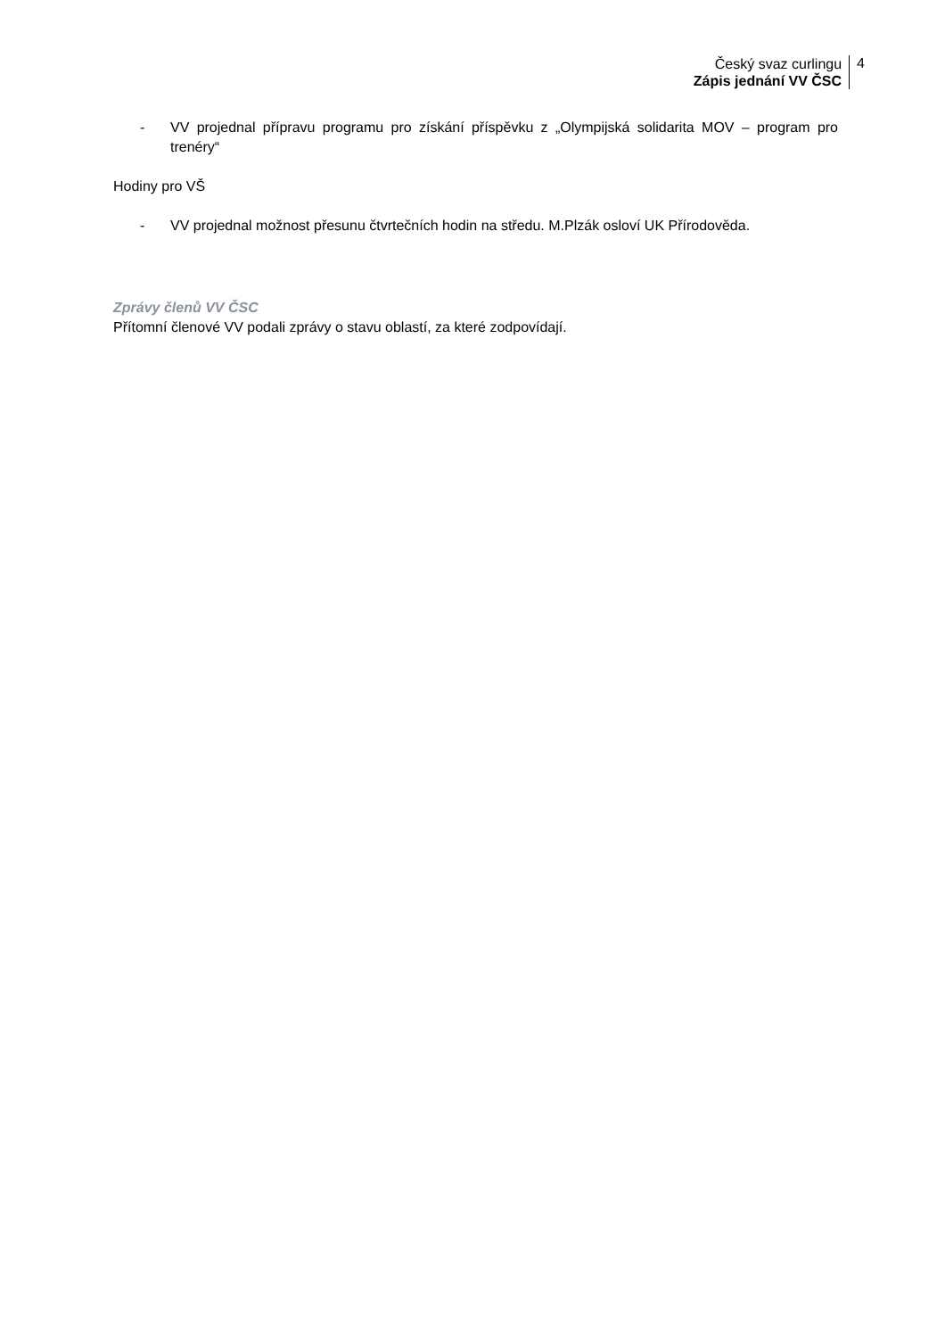Český svaz curlingu
Zápis jednání VV ČSC
4
- VV projednal přípravu programu pro získání příspěvku z „Olympijská solidarita MOV – program pro trenéry“
Hodiny pro VŠ
- VV projednal možnost přesunu čtvrtečních hodin na středu. M.Plzák osloví UK Přírodověda.
Zprávy členů VV ČSC
Přítomní členové VV podali zprávy o stavu oblastí, za které zodpovídají.